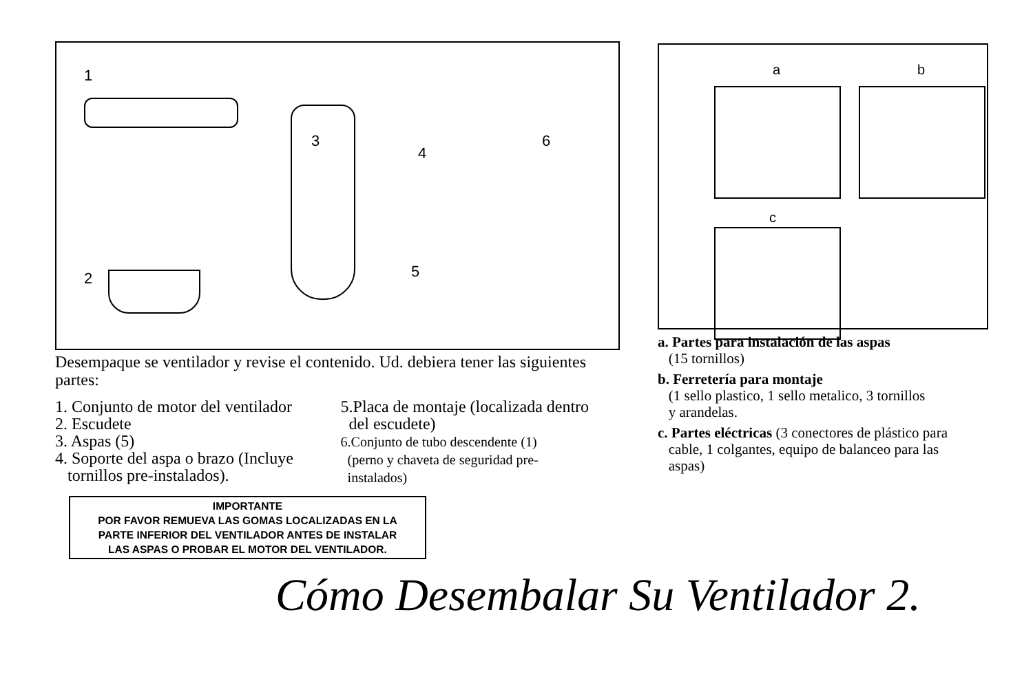1
2
3
4
5
6
Desempaque se ventilador y revise el contenido. Ud. debiera tener las siguientes partes:
1. Conjunto de motor del ventilador
2. Escudete
3. Aspas (5)
4. Soporte del aspa o brazo (Incluye
tornillos pre-instalados).
5.Placa de montaje (localizada dentro
del escudete)
6.Conjunto de tubo descendente (1)
(perno y chaveta de seguridad pre-
instalados)
IMPORTANTE
POR FAVOR REMUEVA LAS GOMAS LOCALIZADAS EN LA
PARTE INFERIOR DEL VENTILADOR ANTES DE INSTALAR
LAS ASPAS O PROBAR EL MOTOR DEL VENTILADOR.
a b
c
a. Partes para instalación de las aspas
(15 tornillos)
b. Ferretería para montaje
(1 sello plastico, 1 sello metalico, 3 tornillos
y arandelas.
c. Partes eléctricas (3 conectores de plástico para
cable, 1 colgantes, equipo de balanceo para las
aspas)
Cómo Desembalar Su Ventilador 2.